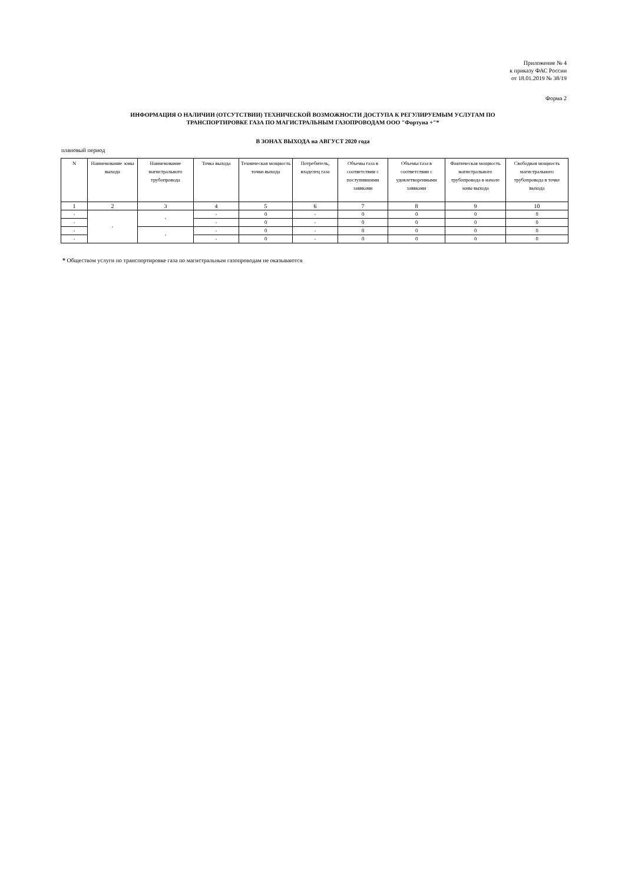Приложение № 4
к приказу ФАС России
от 18.01.2019 № 38/19
Форма 2
ИНФОРМАЦИЯ О НАЛИЧИИ (ОТСУТСТВИИ) ТЕХНИЧЕСКОЙ ВОЗМОЖНОСТИ ДОСТУПА К РЕГУЛИРУЕМЫМ УСЛУГАМ ПО
ТРАНСПОРТИРОВКЕ ГАЗА ПО МАГИСТРАЛЬНЫМ ГАЗОПРОВОДАМ ООО "Фортуна +"*
В ЗОНАХ ВЫХОДА на АВГУСТ 2020 года
плановый период
| N | Наименование зоны выхода | Наименование магистрального трубопровода | Точка выхода | Техническая мощность точки выхода | Потребитель, владелец газа | Объемы газа в соответствии с поступившими заявками | Объемы газа в соответствии с удовлетворенными заявками | Фактическая мощность магистрального трубопровода в начале зоны выхода | Свободная мощность магистрального трубопровода в точке выхода |
| --- | --- | --- | --- | --- | --- | --- | --- | --- | --- |
| 1 | 2 | 3 | 4 | 5 | 6 | 7 | 8 | 9 | 10 |
| - | - | - | - | 0 | - | 0 | 0 | 0 | 0 |
| - | | | - | 0 | - | 0 | 0 | 0 | 0 |
| - | | - | - | 0 | - | 0 | 0 | 0 | 0 |
| - | | | - | 0 | - | 0 | 0 | 0 | 0 |
* Обществом услуги по транспортировке газа по магистральным газопроводам не оказываются